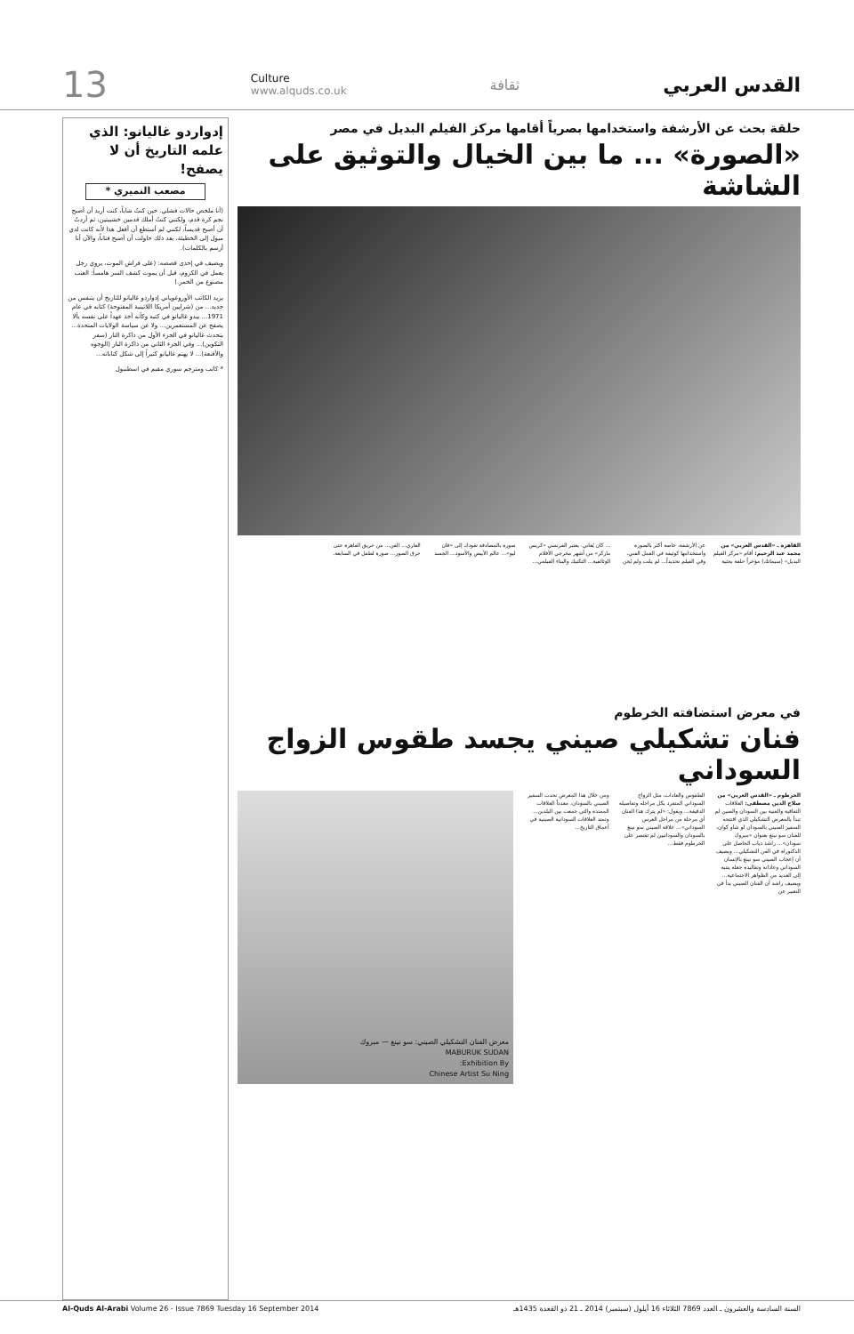13
Culture
www.alquds.co.uk
ثقافة
القدس العربي
حلقة بحث عن الأرشفة واستخدامها بصرياً أقامها مركز الفيلم البديل في مصر
«الصورة» ... ما بين الخيال والتوثيق على الشاشة
القاهرة ـ «القدس العربي» من محمد عبد الرحيم: أقام «مركز الفيلم البديل» (سيماتك) مؤخراً حلقة بحثية عن الأرشفة، خاصة أكثر بالصورة واستخدامها كوثيقة في العمل الفني، وفي الفيلم تحديداً... لم يمُت ولم يُجن ... كان يُعاني. يعتبر الفرنسي «كريس ماركر» من أشهر مخرجي الأفلام الوثائقية... التكنيك والبناء الفيلمي... صورة بالمصادفة تقودك إلى «فان ليو»... عالم الأبيض والأسود... الجسد العاري... الفن... من حريق القاهرة حتى حرق الصور... صورة لطفل في السابعة.
في معرض استضافته الخرطوم
فنان تشكيلي صيني يجسد طقوس الزواج السوداني
الخرطوم ـ «القدس العربي» من صلاح الدين مصطفى: العلاقات الثقافية والفنية بين السودان والصين لم تبدأ بالمعرض التشكيلي الذي افتتحه السفير الصيني بالسودان لو شاو كوان، للفنان سو نينغ بعنوان «مبروك سودان»... راشد دياب الحاصل على الدكتوراة في الفن التشكيلي... ويضيف أن إعجاب الصيني سو نينغ بالإنسان السوداني وعاداته وتقاليده جعله يتنبه إلى العديد من الظواهر الاجتماعية... ويضيف راشد أن الفنان الصيني بدأ في التعبير عن
الطقوس والعادات، مثل الزواج السوداني المتفرد بكل مراحله وتفاصيله الدقيقة... ويقول: «لم يترك هذا الفنان أي مرحلة من مراحل العرس السوداني»... علاقة الصيني سو نينغ بالسودان والسودانيين لم تقتصر على الخرطوم فقط...
ومن خلال هذا المعرض تحدث السفير الصيني بالسودان، معدداً العلاقات الممتدة والتي جمعت بين البلدين... وتمتد العلاقات السودانية الصينية في أعماق التاريخ...
معرض الفنان التشكيلي الصيني: سو نينغ — مبروك
MABURUK SUDAN
Exhibition By:
Chinese Artist Su Ning
إدواردو غاليانو: الذي علمه التاريخ أن لا يصفح!
مصعب النميري *
(أنا ملخص حالات فشلي. حين كنتُ شاباً، كنت أريد أن أصبح نجم كرة قدم، ولكنني كنتُ أملك قدمين خشبيتين، ثم أردتُ أن أصبح قديساً، لكنني لم أستطع أن أفعل هذا لأنه كانت لدي ميول إلى الخطيئة، بعد ذلك حاولت أن أصبح فناناً، والآن أنا أرسم بالكلمات).
ويضيف في إحدى قصصه: (على فراش الموت، يروي رجل يعمل في الكروم، قبل أن يموت كشف السر هامساً: العنب مصنوع من الخمر.)
يريد الكاتب الأوروغوياني إدواردو غاليانو للتاريخ أن يتنفس من جديد... من (شرايين أمريكا اللاتينية المفتوحة) كتابه في عام 1971... يبدو غاليانو في كتبه وكأنه أخذ عهداً على نفسه بألا يصفح عن المستعمرين... ولا عن سياسة الولايات المتحدة... يتحدث غاليانو في الجزء الأول من ذاكرة النار (سفر التكوين)... وفي الجزء الثاني من ذاكرة النار (الوجوه والأقنعة)... لا يهتم غاليانو كثيراً إلى شكل كتاباته...
* كاتب ومترجم سوري مقيم في اسطنبول
Al-Quds Al-Arabi Volume 26 - Issue 7869 Tuesday 16 September 2014 السنة السادسة والعشرون ـ العدد 7869 الثلاثاء 16 أيلول (سبتمبر) 2014 ـ 21 ذو القعدة 1435هـ